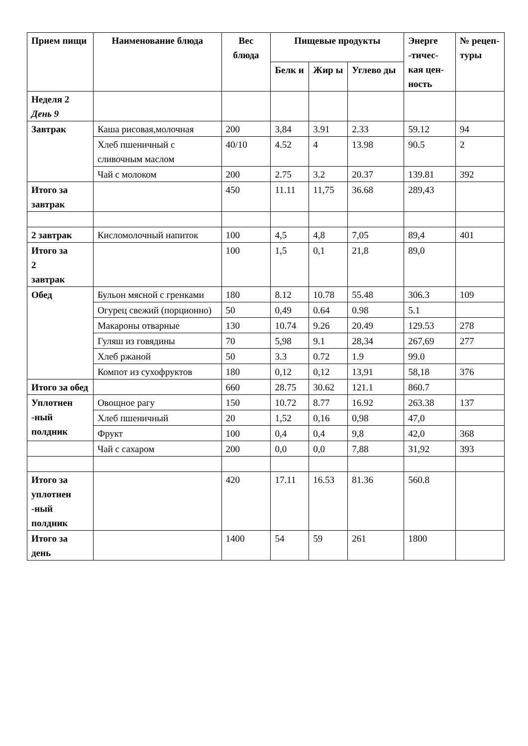| Прием пищи | Наименование блюда | Вес блюда | Пищевые продукты | | | Энерге -тичес-кая цен-ность | № рецеп-туры |
| --- | --- | --- | --- | --- | --- | --- | --- |
| | | | Белк и | Жир ы | Углево ды | | |
| Неделя 2 День 9 | | | | | | | |
| Завтрак | Каша рисовая,молочная | 200 | 3,84 | 3.91 | 2.33 | 59.12 | 94 |
| | Хлеб пшеничный с сливочным маслом | 40/10 | 4.52 | 4 | 13.98 | 90.5 | 2 |
| | Чай с молоком | 200 | 2.75 | 3.2 | 20.37 | 139.81 | 392 |
| Итого за завтрак | | 450 | 11.11 | 11,75 | 36.68 | 289,43 | |
| 2 завтрак | Кисломолочный напиток | 100 | 4,5 | 4,8 | 7,05 | 89,4 | 401 |
| Итого за 2 завтрак | | 100 | 1,5 | 0,1 | 21,8 | 89,0 | |
| Обед | Бульон мясной с гренками | 180 | 8.12 | 10.78 | 55.48 | 306.3 | 109 |
| | Огурец свежий (порционно) | 50 | 0,49 | 0.64 | 0.98 | 5.1 | |
| | Макароны отварные | 130 | 10.74 | 9.26 | 20.49 | 129.53 | 278 |
| | Гуляш из говядины | 70 | 5,98 | 9.1 | 28,34 | 267,69 | 277 |
| | Хлеб ржаной | 50 | 3.3 | 0.72 | 1.9 | 99.0 | |
| | Компот из сухофруктов | 180 | 0,12 | 0,12 | 13,91 | 58,18 | 376 |
| Итого за обед | | 660 | 28.75 | 30.62 | 121.1 | 860.7 | |
| Уплотнен -ный полдник | Овощное рагу | 150 | 10.72 | 8.77 | 16.92 | 263.38 | 137 |
| | Хлеб пшеничный | 20 | 1,52 | 0,16 | 0,98 | 47,0 | |
| | Фрукт | 100 | 0,4 | 0,4 | 9,8 | 42,0 | 368 |
| | Чай с сахаром | 200 | 0,0 | 0,0 | 7,88 | 31,92 | 393 |
| Итого за уплотнен -ный полдник | | 420 | 17.11 | 16.53 | 81.36 | 560.8 | |
| Итого за день | | 1400 | 54 | 59 | 261 | 1800 | |